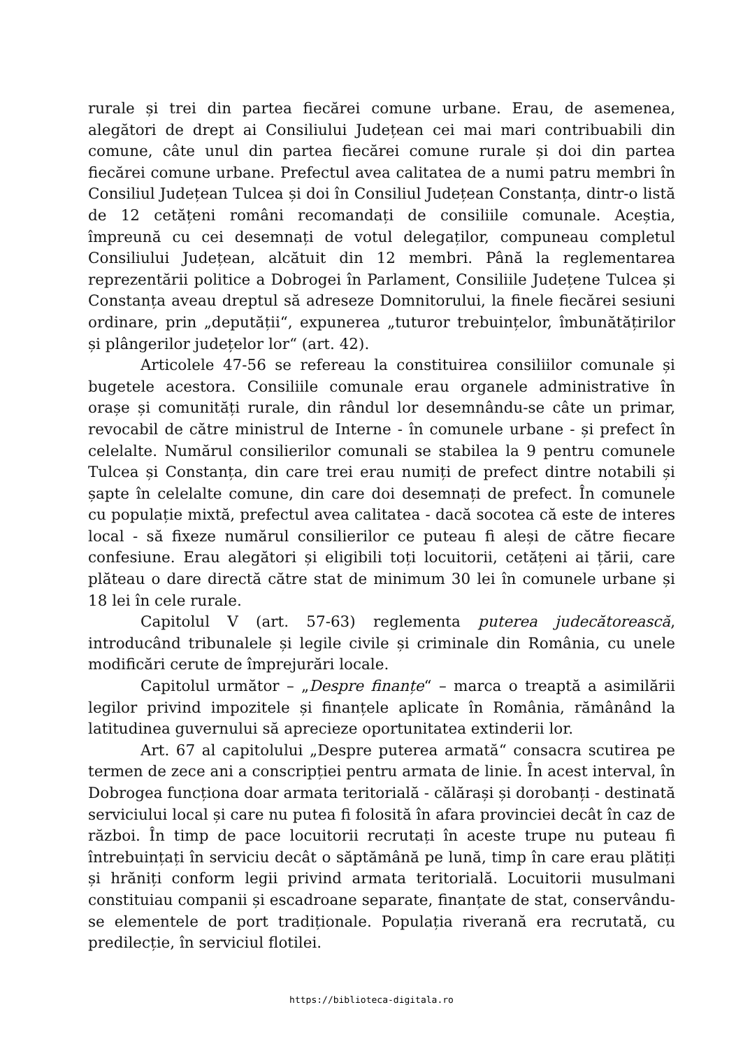rurale și trei din partea fiecărei comune urbane. Erau, de asemenea, alegători de drept ai Consiliului Județean cei mai mari contribuabili din comune, câte unul din partea fiecărei comune rurale și doi din partea fiecărei comune urbane. Prefectul avea calitatea de a numi patru membri în Consiliul Județean Tulcea și doi în Consiliul Județean Constanța, dintr-o listă de 12 cetățeni români recomandați de consiliile comunale. Aceștia, împreună cu cei desemnați de votul delegaților, compuneau completul Consiliului Județean, alcătuit din 12 membri. Până la reglementarea reprezentării politice a Dobrogei în Parlament, Consiliile Județene Tulcea și Constanța aveau dreptul să adreseze Domnitorului, la finele fiecărei sesiuni ordinare, prin „deputății“, expunerea „tuturor trebuințelor, îmbunătățirilor și plângerilor județelor lor“ (art. 42).
Articolele 47-56 se refereau la constituirea consiliilor comunale și bugetele acestora. Consiliile comunale erau organele administrative în orașe și comunități rurale, din rândul lor desemnându-se câte un primar, revocabil de către ministrul de Interne - în comunele urbane - și prefect în celelalte. Numărul consilierilor comunali se stabilea la 9 pentru comunele Tulcea și Constanța, din care trei erau numiți de prefect dintre notabili și șapte în celelalte comune, din care doi desemnați de prefect. În comunele cu populație mixtă, prefectul avea calitatea - dacă socotea că este de interes local - să fixeze numărul consilierilor ce puteau fi aleși de către fiecare confesiune. Erau alegători și eligibili toți locuitorii, cetățeni ai țării, care plăteau o dare directă către stat de minimum 30 lei în comunele urbane și 18 lei în cele rurale.
Capitolul V (art. 57-63) reglementa puterea judecătorească, introducând tribunalele și legile civile și criminale din România, cu unele modificări cerute de împrejurări locale.
Capitolul următor – „Despre finanțe“ – marca o treaptă a asimilării legilor privind impozitele și finanțele aplicate în România, rămânând la latitudinea guvernului să aprecieze oportunitatea extinderii lor.
Art. 67 al capitolului „Despre puterea armată“ consacra scutirea pe termen de zece ani a conscripției pentru armata de linie. În acest interval, în Dobrogea funcționa doar armata teritorială - călărași și dorobanți - destinată serviciului local și care nu putea fi folosită în afara provinciei decât în caz de război. În timp de pace locuitorii recrutați în aceste trupe nu puteau fi întrebuințați în serviciu decât o săptămână pe lună, timp în care erau plătiți și hrăniți conform legii privind armata teritorială. Locuitorii musulmani constituiau companii și escadroane separate, finanțate de stat, conservându-se elementele de port tradiționale. Populația riverană era recrutată, cu predilecție, în serviciul flotilei.
https://biblioteca-digitala.ro